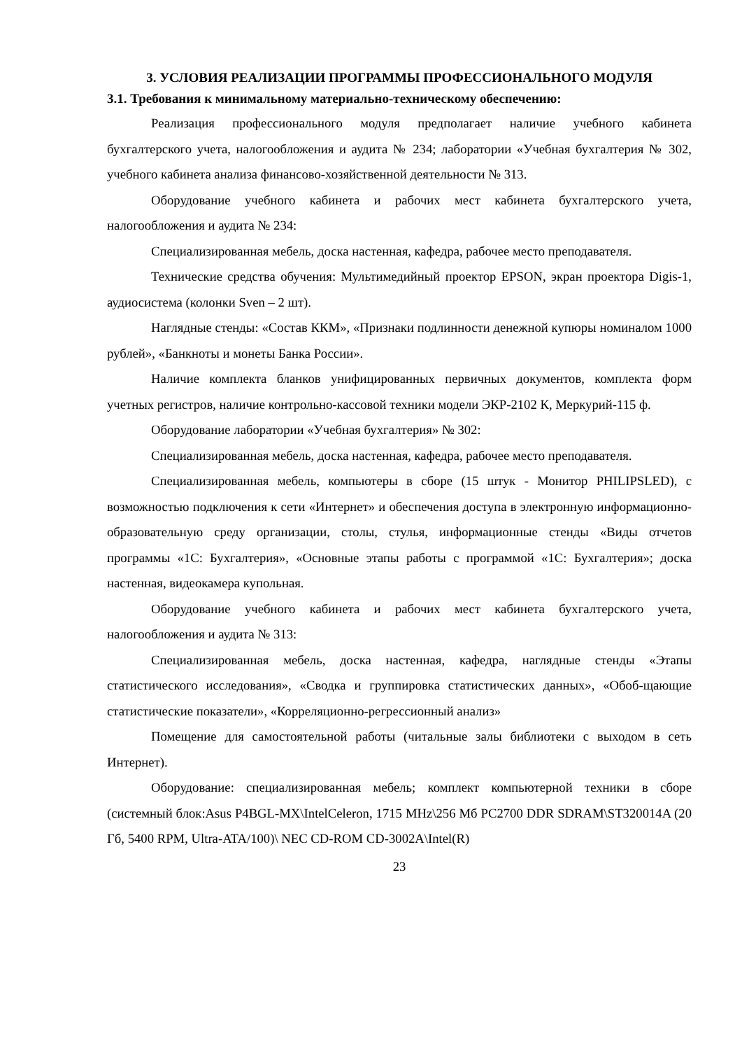3. УСЛОВИЯ РЕАЛИЗАЦИИ ПРОГРАММЫ ПРОФЕССИОНАЛЬНОГО МОДУЛЯ
3.1. Требования к минимальному материально-техническому обеспечению:
Реализация профессионального модуля предполагает наличие учебного кабинета бухгалтерского учета, налогообложения и аудита № 234; лаборатории «Учебная бухгалтерия № 302, учебного кабинета анализа финансово-хозяйственной деятельности № 313.
Оборудование учебного кабинета и рабочих мест кабинета бухгалтерского учета, налогообложения и аудита № 234:
Специализированная мебель, доска настенная, кафедра, рабочее место преподавателя.
Технические средства обучения: Мультимедийный проектор EPSON, экран проектора Digis-1, аудиосистема (колонки Sven – 2 шт).
Наглядные стенды: «Состав ККМ», «Признаки подлинности денежной купюры номиналом 1000 рублей», «Банкноты и монеты Банка России».
Наличие комплекта бланков унифицированных первичных документов, комплекта форм учетных регистров, наличие контрольно-кассовой техники модели ЭКР-2102 К, Меркурий-115 ф.
Оборудование лаборатории «Учебная бухгалтерия» № 302:
Специализированная мебель, доска настенная, кафедра, рабочее место преподавателя.
Специализированная мебель, компьютеры в сборе (15 штук - Монитор PHILIPSLED), с возможностью подключения к сети «Интернет» и обеспечения доступа в электронную информационно-образовательную среду организации, столы, стулья, информационные стенды «Виды отчетов программы «1С: Бухгалтерия», «Основные этапы работы с программой «1С: Бухгалтерия»; доска настенная, видеокамера купольная.
Оборудование учебного кабинета и рабочих мест кабинета бухгалтерского учета, налогообложения и аудита № 313:
Специализированная мебель, доска настенная, кафедра, наглядные стенды «Этапы статистического исследования», «Сводка и группировка статистических данных», «Обоб-щающие статистические показатели», «Корреляционно-регрессионный анализ»
Помещение для самостоятельной работы (читальные залы библиотеки с выходом в сеть Интернет).
Оборудование: специализированная мебель; комплект компьютерной техники в сборе (системный блок:Asus P4BGL-MX\IntelCeleron, 1715 MHz\256 Мб PC2700 DDR SDRAM\ST320014A (20 Гб, 5400 RPM, Ultra-ATA/100)\ NEC CD-ROM CD-3002A\Intel(R)
23